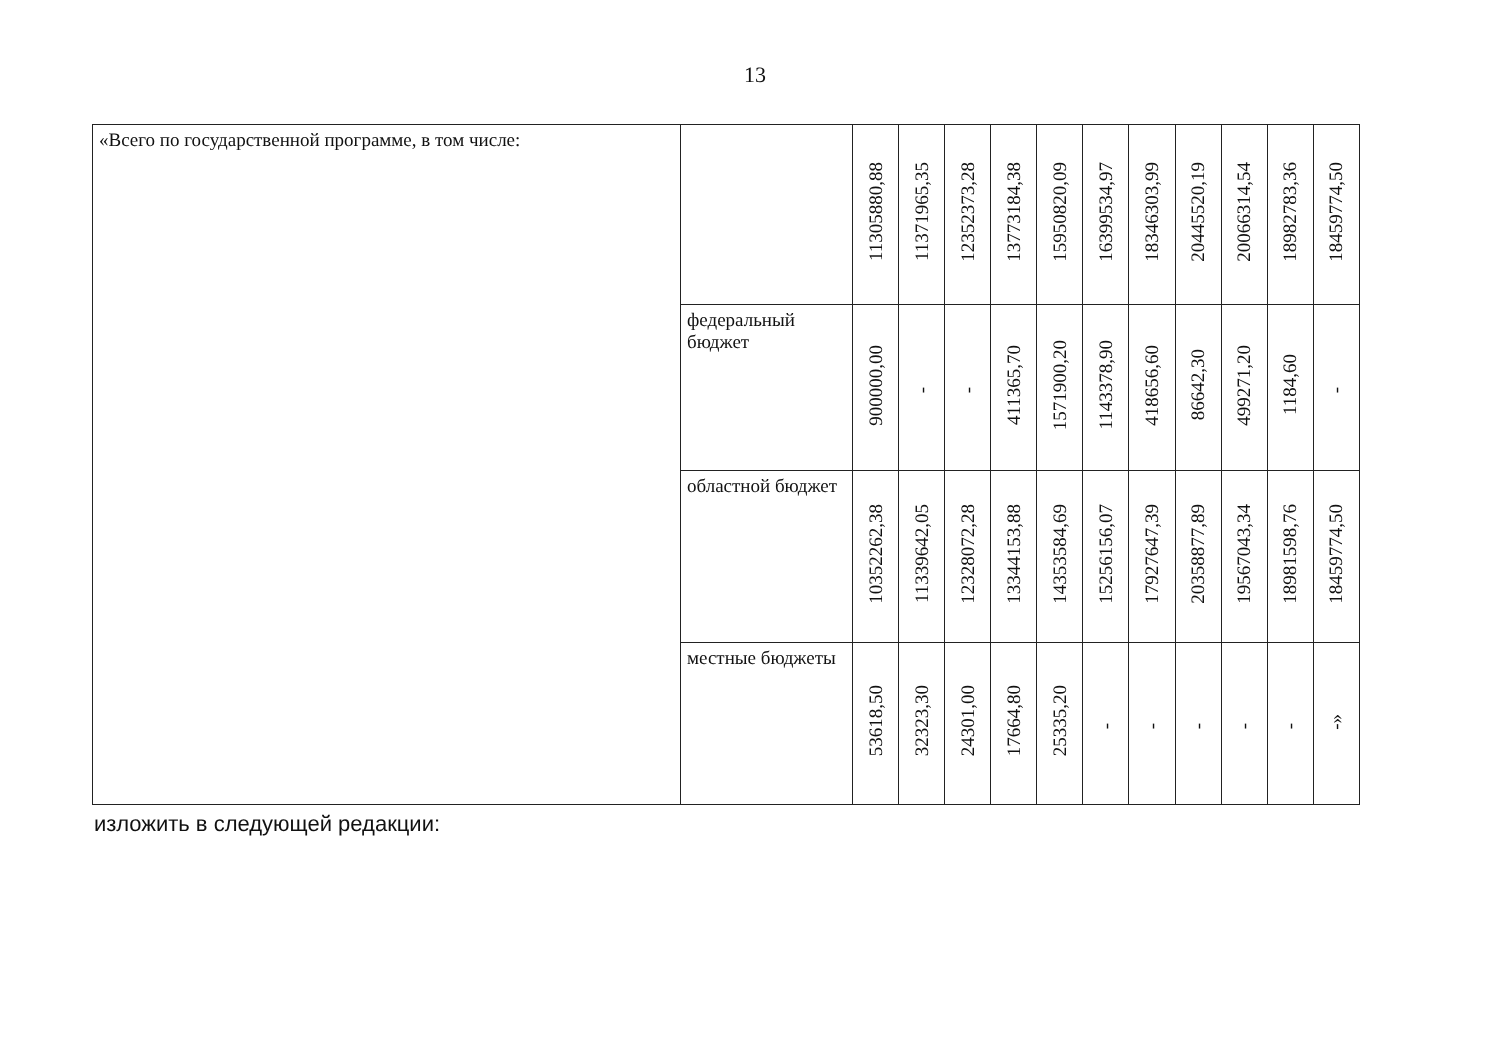13
| «Всего по государственной программе, в том числе: | | 11305880,88 | 11371965,35 | 12352373,28 | 13773184,38 | 15950820,09 | 16399534,97 | 18346303,99 | 20445520,19 | 20066314,54 | 18982783,36 | 18459774,50 |
| | федеральный бюджет | 900000,00 | - | - | 411365,70 | 1571900,20 | 1143378,90 | 418656,60 | 86642,30 | 499271,20 | 1184,60 | - |
| | областной бюджет | 10352262,38 | 11339642,05 | 12328072,28 | 13344153,88 | 14353584,69 | 15256156,07 | 17927647,39 | 20358877,89 | 19567043,34 | 18981598,76 | 18459774,50 |
| | местные бюджеты | 53618,50 | 32323,30 | 24301,00 | 17664,80 | 25335,20 | - | - | - | - | - | -» |
изложить в следующей редакции: